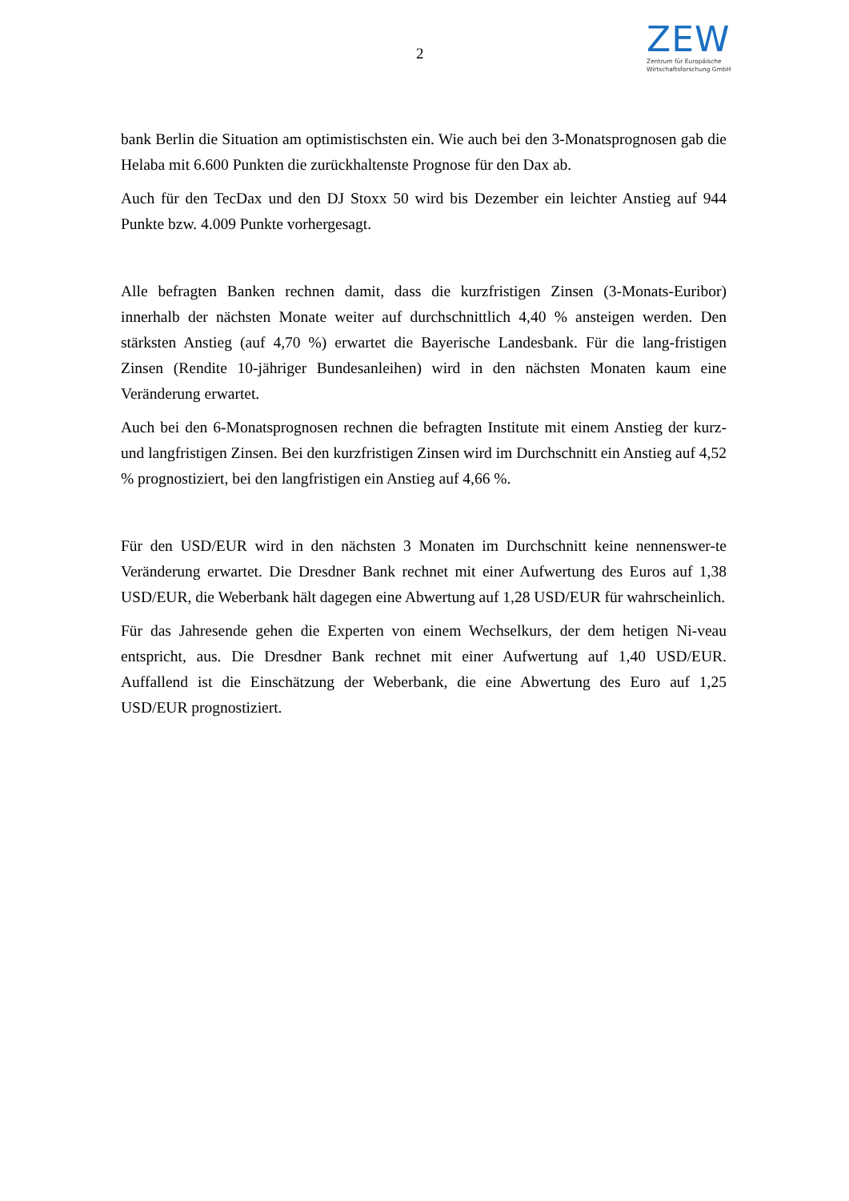2
ZEW
Zentrum für Europäische
Wirtschaftsforschung GmbH
bank Berlin die Situation am optimistischsten ein. Wie auch bei den 3-Monatsprognosen gab die Helaba mit 6.600 Punkten die zurückhaltenste Prognose für den Dax ab.
Auch für den TecDax und den DJ Stoxx 50 wird bis Dezember ein leichter Anstieg auf 944 Punkte bzw. 4.009 Punkte vorhergesagt.
Alle befragten Banken rechnen damit, dass die kurzfristigen Zinsen (3-Monats-Euribor) innerhalb der nächsten Monate weiter auf durchschnittlich 4,40 % ansteigen werden. Den stärksten Anstieg (auf 4,70 %) erwartet die Bayerische Landesbank. Für die lang-fristigen Zinsen (Rendite 10-jähriger Bundesanleihen) wird in den nächsten Monaten kaum eine Veränderung erwartet.
Auch bei den 6-Monatsprognosen rechnen die befragten Institute mit einem Anstieg der kurz- und langfristigen Zinsen. Bei den kurzfristigen Zinsen wird im Durchschnitt ein Anstieg auf 4,52 % prognostiziert, bei den langfristigen ein Anstieg auf 4,66 %.
Für den USD/EUR wird in den nächsten 3 Monaten im Durchschnitt keine nennenswer-te Veränderung erwartet. Die Dresdner Bank rechnet mit einer Aufwertung des Euros auf 1,38 USD/EUR, die Weberbank hält dagegen eine Abwertung auf 1,28 USD/EUR für wahrscheinlich.
Für das Jahresende gehen die Experten von einem Wechselkurs, der dem hetigen Ni-veau entspricht, aus. Die Dresdner Bank rechnet mit einer Aufwertung auf 1,40 USD/EUR. Auffallend ist die Einschätzung der Weberbank, die eine Abwertung des Euro auf 1,25 USD/EUR prognostiziert.